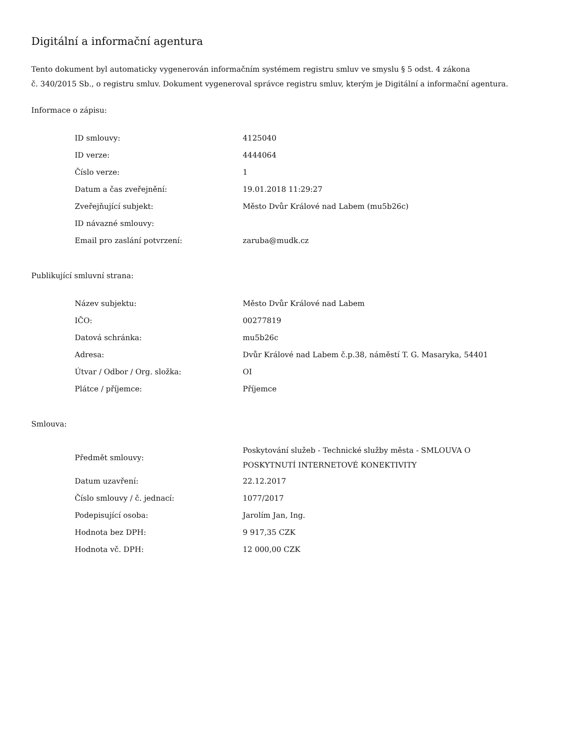Digitální a informační agentura
Tento dokument byl automaticky vygenerován informačním systémem registru smluv ve smyslu § 5 odst. 4 zákona
č. 340/2015 Sb., o registru smluv. Dokument vygeneroval správce registru smluv, kterým je Digitální a informační agentura.
Informace o zápisu:
| ID smlouvy: | 4125040 |
| ID verze: | 4444064 |
| Číslo verze: | 1 |
| Datum a čas zveřejnění: | 19.01.2018 11:29:27 |
| Zveřejňující subjekt: | Město Dvůr Králové nad Labem (mu5b26c) |
| ID návazné smlouvy: | |
| Email pro zaslání potvrzení: | zaruba@mudk.cz |
Publikující smluvní strana:
| Název subjektu: | Město Dvůr Králové nad Labem |
| IČO: | 00277819 |
| Datová schránka: | mu5b26c |
| Adresa: | Dvůr Králové nad Labem č.p.38, náměstí T. G. Masaryka, 54401 |
| Útvar / Odbor / Org. složka: | OI |
| Plátce / příjemce: | Příjemce |
Smlouva:
| Předmět smlouvy: | Poskytování služeb - Technické služby města - SMLOUVA O POSKYTNUTÍ INTERNETOVÉ KONEKTIVITY |
| Datum uzavření: | 22.12.2017 |
| Číslo smlouvy / č. jednací: | 1077/2017 |
| Podepisující osoba: | Jarolím Jan, Ing. |
| Hodnota bez DPH: | 9 917,35 CZK |
| Hodnota vč. DPH: | 12 000,00 CZK |